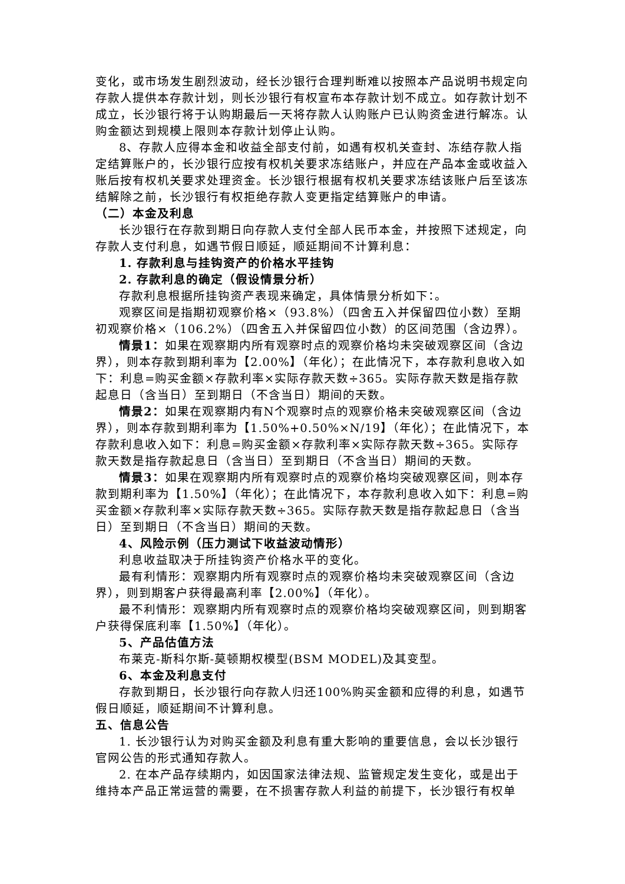变化，或市场发生剧烈波动，经长沙银行合理判断难以按照本产品说明书规定向存款人提供本存款计划，则长沙银行有权宣布本存款计划不成立。如存款计划不成立，长沙银行将于认购期最后一天将存款人认购账户已认购资金进行解冻。认购金额达到规模上限则本存款计划停止认购。
8、存款人应得本金和收益全部支付前，如遇有权机关查封、冻结存款人指定结算账户的，长沙银行应按有权机关要求冻结账户，并应在产品本金或收益入账后按有权机关要求处理资金。长沙银行根据有权机关要求冻结该账户后至该冻结解除之前，长沙银行有权拒绝存款人变更指定结算账户的申请。
（二）本金及利息
长沙银行在存款到期日向存款人支付全部人民币本金，并按照下述规定，向存款人支付利息，如遇节假日顺延，顺延期间不计算利息：
1. 存款利息与挂钩资产的价格水平挂钩
2. 存款利息的确定（假设情景分析）
存款利息根据所挂钩资产表现来确定，具体情景分析如下：。
观察区间是指期初观察价格×（93.8%）（四舍五入并保留四位小数）至期初观察价格×（106.2%）（四舍五入并保留四位小数）的区间范围（含边界）。
情景1：如果在观察期内所有观察时点的观察价格均未突破观察区间（含边界），则本存款到期利率为【2.00%】（年化）；在此情况下，本存款利息收入如下：利息=购买金额×存款利率×实际存款天数÷365。实际存款天数是指存款起息日（含当日）至到期日（不含当日）期间的天数。
情景2：如果在观察期内有N个观察时点的观察价格未突破观察区间（含边界），则本存款到期利率为【1.50%+0.50%×N/19】（年化）；在此情况下，本存款利息收入如下：利息=购买金额×存款利率×实际存款天数÷365。实际存款天数是指存款起息日（含当日）至到期日（不含当日）期间的天数。
情景3：如果在观察期内所有观察时点的观察价格均突破观察区间，则本存款到期利率为【1.50%】（年化）；在此情况下，本存款利息收入如下：利息=购买金额×存款利率×实际存款天数÷365。实际存款天数是指存款起息日（含当日）至到期日（不含当日）期间的天数。
4、风险示例（压力测试下收益波动情形）
利息收益取决于所挂钩资产价格水平的变化。
最有利情形：观察期内所有观察时点的观察价格均未突破观察区间（含边界），则到期客户获得最高利率【2.00%】（年化）。
最不利情形：观察期内所有观察时点的观察价格均突破观察区间，则到期客户获得保底利率【1.50%】（年化）。
5、产品估值方法
布莱克-斯科尔斯-莫顿期权模型(BSM MODEL)及其变型。
6、本金及利息支付
存款到期日，长沙银行向存款人归还100%购买金额和应得的利息，如遇节假日顺延，顺延期间不计算利息。
五、信息公告
1. 长沙银行认为对购买金额及利息有重大影响的重要信息，会以长沙银行官网公告的形式通知存款人。
2. 在本产品存续期内，如因国家法律法规、监管规定发生变化，或是出于维持本产品正常运营的需要，在不损害存款人利益的前提下，长沙银行有权单